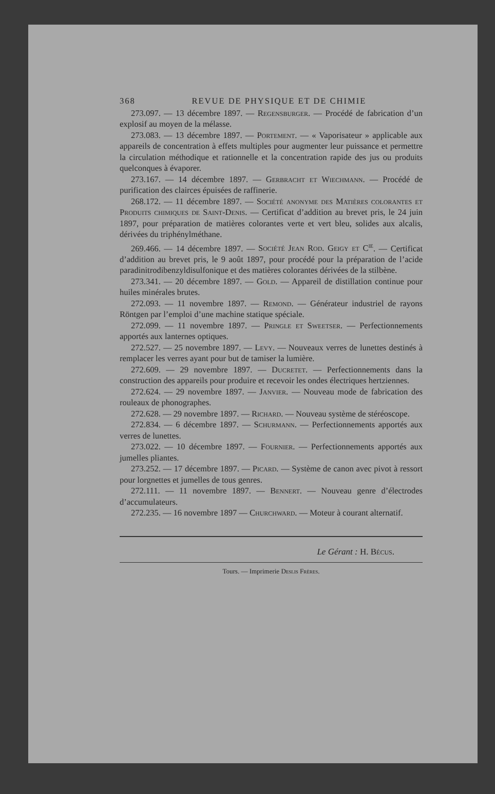368 REVUE DE PHYSIQUE ET DE CHIMIE
273.097. — 13 décembre 1897. — Regensburger. — Procédé de fabrication d’un explosif au moyen de la mélasse.
273.083. — 13 décembre 1897. — Portement. — « Vaporisateur » applicable aux appareils de concentration à effets multiples pour augmenter leur puissance et permettre la circulation méthodique et rationnelle et la concentration rapide des jus ou produits quelconques à évaporer.
273.167. — 14 décembre 1897. — Gerbracht et Wiechmann. — Procédé de purification des clairces épuisées de raffinerie.
268.172. — 11 décembre 1897. — Société anonyme des Matières colorantes et Produits chimiques de Saint-Denis. — Certificat d’addition au brevet pris, le 24 juin 1897, pour préparation de matières colorantes verte et vert bleu, solides aux alcalis, dérivées du triphénylméthane.
269.466. — 14 décembre 1897. — Société Jean Rod. Geigy et C<sup>ie</sup>. — Certificat d’addition au brevet pris, le 9 août 1897, pour procédé pour la préparation de l’acide paradinitrodibenzyldisulfonique et des matières colorantes dérivées de la stilbène.
273.341. — 20 décembre 1897. — Gold. — Appareil de distillation continue pour huiles minérales brutes.
272.093. — 11 novembre 1897. — Remond. — Générateur industriel de rayons Röntgen par l’emploi d’une machine statique spéciale.
272.099. — 11 novembre 1897. — Pringle et Sweetser. — Perfectionnements apportés aux lanternes optiques.
272.527. — 25 novembre 1897. — Levy. — Nouveaux verres de lunettes destinés à remplacer les verres ayant pour but de tamiser la lumière.
272.609. — 29 novembre 1897. — Ducretet. — Perfectionnements dans la construction des appareils pour produire et recevoir les ondes électriques hertziennes.
272.624. — 29 novembre 1897. — Janvier. — Nouveau mode de fabrication des rouleaux de phonographes.
272.628. — 29 novembre 1897. — Richard. — Nouveau système de stéréoscope.
272.834. — 6 décembre 1897. — Schurmann. — Perfectionnements apportés aux verres de lunettes.
273.022. — 10 décembre 1897. — Fournier. — Perfectionnements apportés aux jumelles pliantes.
273.252. — 17 décembre 1897. — Picard. — Système de canon avec pivot à ressort pour lorgnettes et jumelles de tous genres.
272.111. — 11 novembre 1897. — Bennert. — Nouveau genre d’électrodes d’accumulateurs.
272.235. — 16 novembre 1897 — Churchward. — Moteur à courant alternatif.
Le Gérant : H. Bécus.
Tours. — Imprimerie Deslis Frères.